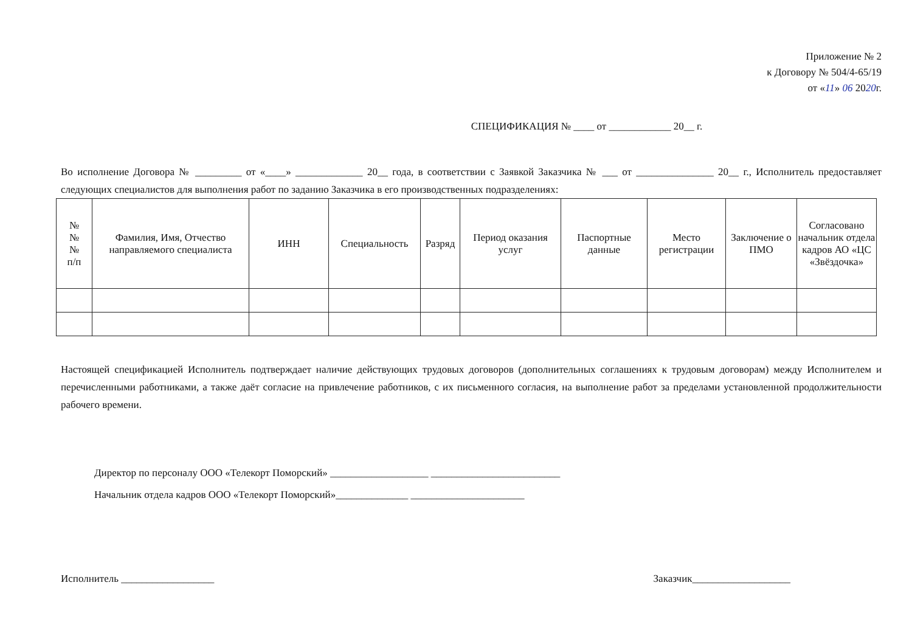Приложение № 2
к Договору № 504/4-65/19
от «11» 06 2020г.
СПЕЦИФИКАЦИЯ № ____ от ____________ 20__ г.
Во исполнение Договора № _________ от «____» _____________ 20__ года, в соответствии с Заявкой Заказчика № ___ от _______________ 20__ г., Исполнитель предоставляет следующих специалистов для выполнения работ по заданию Заказчика в его производственных подразделениях:
| № № № п/п | Фамилия, Имя, Отчество направляемого специалиста | ИНН | Специальность | Разряд | Период оказания услуг | Паспортные данные | Место регистрации | Заключение о ПМО | Согласовано начальник отдела кадров АО «ЦС «Звёздочка» |
| --- | --- | --- | --- | --- | --- | --- | --- | --- | --- |
Настоящей спецификацией Исполнитель подтверждает наличие действующих трудовых договоров (дополнительных соглашениях к трудовым договорам) между Исполнителем и перечисленными работниками, а также даёт согласие на привлечение работников, с их письменного согласия, на выполнение работ за пределами установленной продолжительности рабочего времени.
Директор по персоналу ООО «Телекорт Поморский» ___________________ _________________________
Начальник отдела кадров ООО «Телекорт Поморский»______________ ______________________
Исполнитель __________________ Заказчик___________________